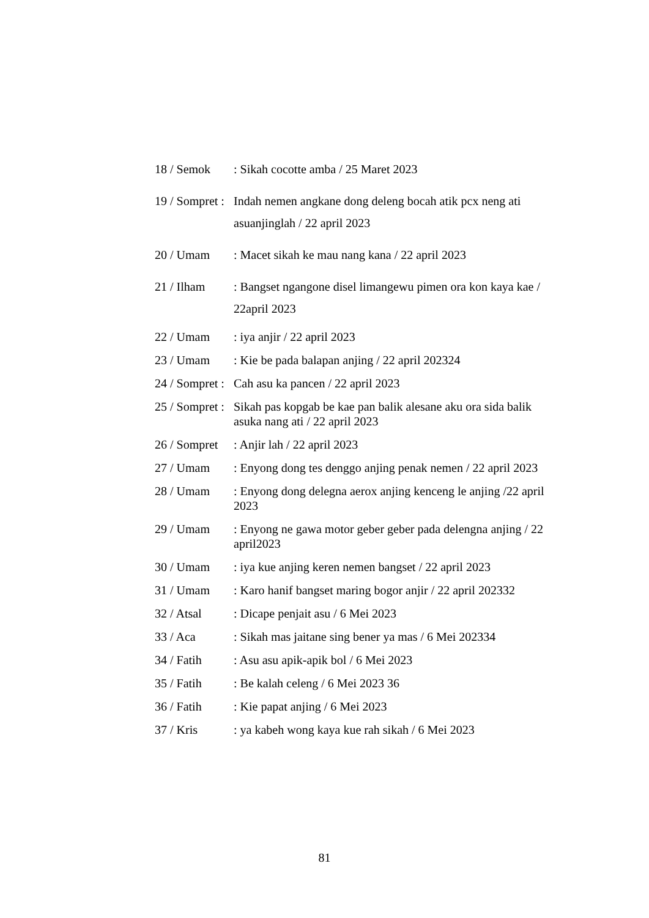18 / Semok : Sikah cocotte amba / 25 Maret 2023
19 / Sompret : Indah nemen angkane dong deleng bocah atik pcx neng ati asuanjinglah / 22 april 2023
20 / Umam : Macet sikah ke mau nang kana / 22 april 2023
21 / Ilham : Bangset ngangone disel limangewu pimen ora kon kaya kae / 22april 2023
22 / Umam : iya anjir / 22 april 2023
23 / Umam : Kie be pada balapan anjing / 22 april 202324
24 / Sompret : Cah asu ka pancen / 22 april 2023
25 / Sompret : Sikah pas kopgab be kae pan balik alesane aku ora sida balik asuka nang ati / 22 april 2023
26 / Sompret : Anjir lah / 22 april 2023
27 / Umam : Enyong dong tes denggo anjing penak nemen / 22 april 2023
28 / Umam : Enyong dong delegna aerox anjing kenceng le anjing /22 april 2023
29 / Umam : Enyong ne gawa motor geber geber pada delengna anjing / 22 april2023
30 / Umam : iya kue anjing keren nemen bangset / 22 april 2023
31 / Umam : Karo hanif bangset maring bogor anjir / 22 april 202332
32 / Atsal : Dicape penjait asu / 6 Mei 2023
33 / Aca : Sikah mas jaitane sing bener ya mas / 6 Mei 202334
34 / Fatih : Asu asu apik-apik bol / 6 Mei 2023
35 / Fatih : Be kalah celeng / 6 Mei 2023 36
36 / Fatih : Kie papat anjing / 6 Mei 2023
37 / Kris : ya kabeh wong kaya kue rah sikah / 6 Mei 2023
81